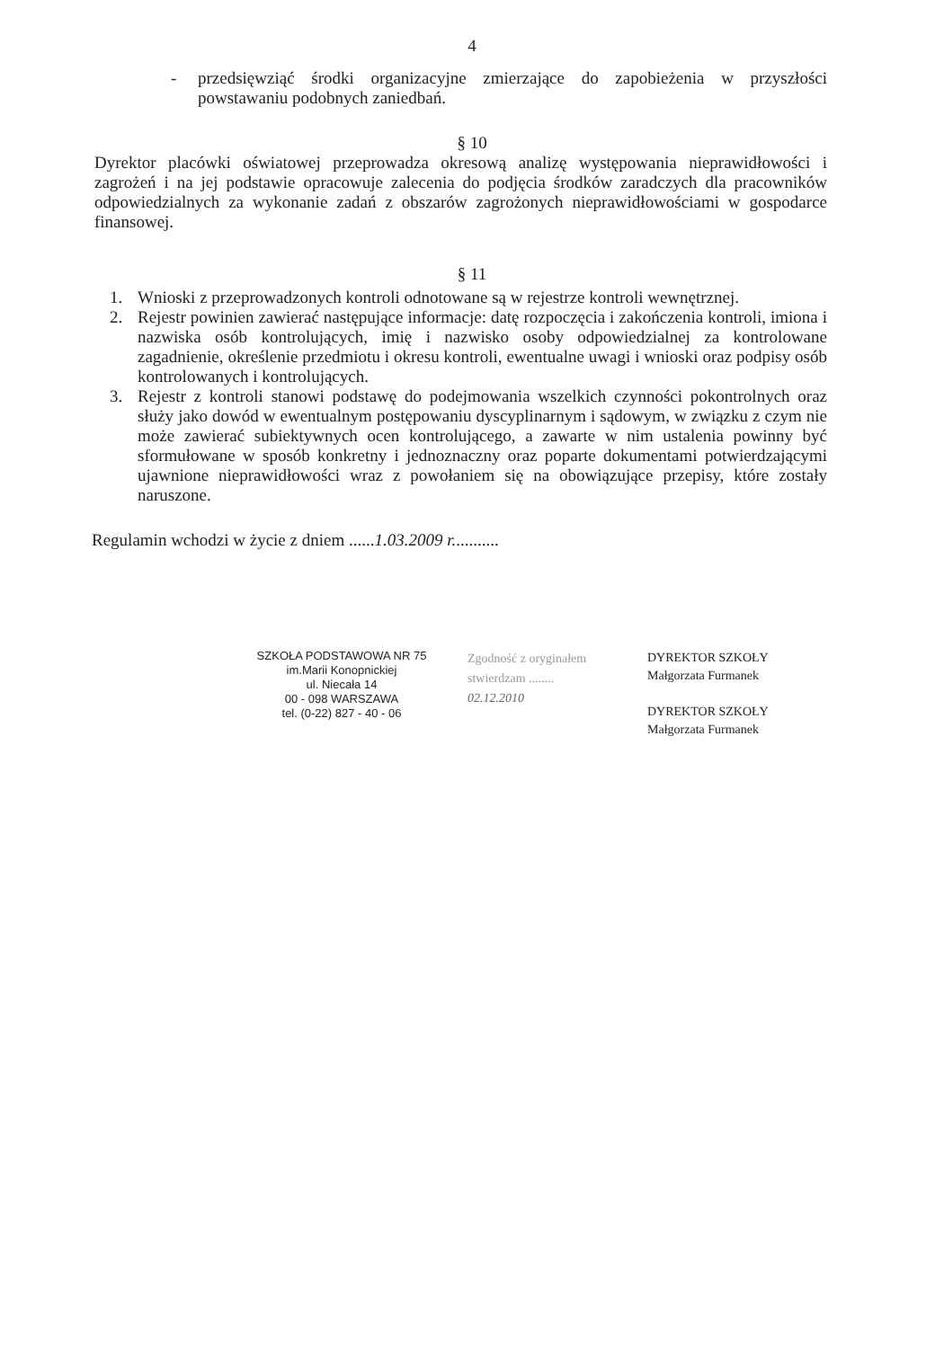4
- przedsięwziąć środki organizacyjne zmierzające do zapobieżenia w przyszłości powstawaniu podobnych zaniedbań.
§ 10
Dyrektor placówki oświatowej przeprowadza okresową analizę występowania nieprawidłowości i zagrożeń i na jej podstawie opracowuje zalecenia do podjęcia środków zaradczych dla pracowników odpowiedzialnych za wykonanie zadań z obszarów zagrożonych nieprawidłowościami w gospodarce finansowej.
§ 11
1. Wnioski z przeprowadzonych kontroli odnotowane są w rejestrze kontroli wewnętrznej.
2. Rejestr powinien zawierać następujące informacje: datę rozpoczęcia i zakończenia kontroli, imiona i nazwiska osób kontrolujących, imię i nazwisko osoby odpowiedzialnej za kontrolowane zagadnienie, określenie przedmiotu i okresu kontroli, ewentualne uwagi i wnioski oraz podpisy osób kontrolowanych i kontrolujących.
3. Rejestr z kontroli stanowi podstawę do podejmowania wszelkich czynności pokontrolnych oraz służy jako dowód w ewentualnym postępowaniu dyscyplinarnym i sądowym, w związku z czym nie może zawierać subiektywnych ocen kontrolującego, a zawarte w nim ustalenia powinny być sformułowane w sposób konkretny i jednoznaczny oraz poparte dokumentami potwierdzającymi ujawnione nieprawidłowości wraz z powołaniem się na obowiązujące przepisy, które zostały naruszone.
Regulamin wchodzi w życie z dniem ......1.03.2009 r...........
SZKOŁA PODSTAWOWA NR 75
im.Marii Konopnickiej
ul. Niecała 14
00 - 098 WARSZAWA
tel. (0-22) 827 - 40 - 06
Zgodność z oryginałem
stwierdzam ........
02.12.2010
DYREKTOR SZKOŁY
Małgorzata Furmanek
DYREKTOR SZKOŁY
Małgorzata Furmanek